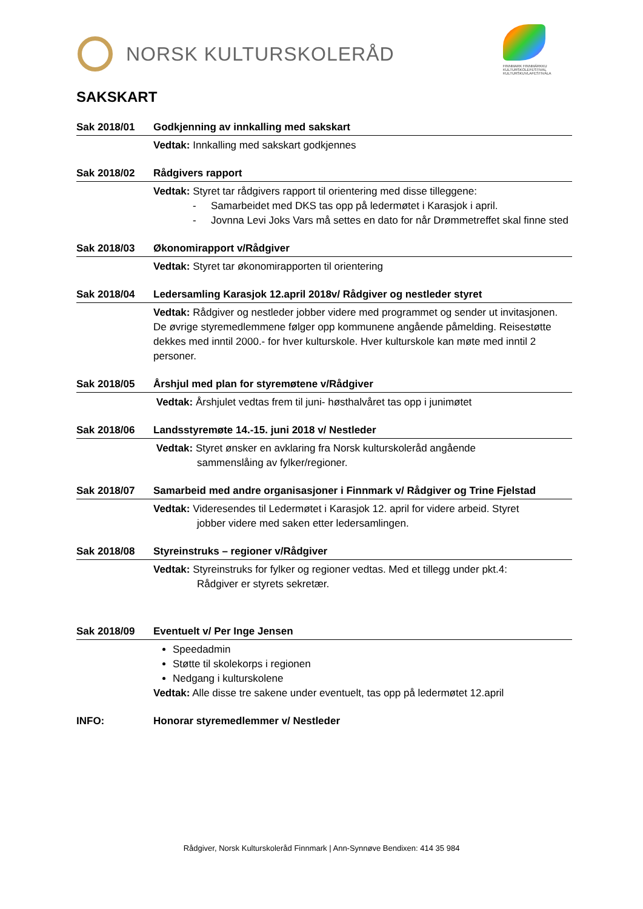NORSK KULTURSKOLERÅD
FINNMARK FINNMÁRKKU KULTURSKOLEFESTIVAL KULTURSKUVLAFESTIVÁLA
SAKSKART
Sak 2018/01 Godkjenning av innkalling med sakskart
Vedtak: Innkalling med sakskart godkjennes
Sak 2018/02 Rådgivers rapport
Vedtak: Styret tar rådgivers rapport til orientering med disse tilleggene:
- Samarbeidet med DKS tas opp på ledermøtet i Karasjok i april.
- Jovnna Levi Joks Vars må settes en dato for når Drømmetreffet skal finne sted
Sak 2018/03 Økonomirapport v/Rådgiver
Vedtak: Styret tar økonomirapporten til orientering
Sak 2018/04 Ledersamling Karasjok 12.april 2018v/ Rådgiver og nestleder styret
Vedtak: Rådgiver og nestleder jobber videre med programmet og sender ut invitasjonen. De øvrige styremedlemmene følger opp kommunene angående påmelding. Reisestøtte dekkes med inntil 2000.- for hver kulturskole. Hver kulturskole kan møte med inntil 2 personer.
Sak 2018/05 Årshjul med plan for styremøtene v/Rådgiver
Vedtak: Årshjulet vedtas frem til juni- høsthalvåret tas opp i junimøtet
Sak 2018/06 Landsstyremøte 14.-15. juni 2018 v/ Nestleder
Vedtak: Styret ønsker en avklaring fra Norsk kulturskoleråd angående
sammenslåing av fylker/regioner.
Sak 2018/07 Samarbeid med andre organisasjoner i Finnmark v/ Rådgiver og Trine Fjelstad
Vedtak: Videresendes til Ledermøtet i Karasjok 12. april for videre arbeid. Styret
jobber videre med saken etter ledersamlingen.
Sak 2018/08 Styreinstruks – regioner v/Rådgiver
Vedtak: Styreinstruks for fylker og regioner vedtas. Med et tillegg under pkt.4:
Rådgiver er styrets sekretær.
Sak 2018/09 Eventuelt v/ Per Inge Jensen
Speedadmin
Støtte til skolekorps i regionen
Nedgang i kulturskolene
Vedtak: Alle disse tre sakene under eventuelt, tas opp på ledermøtet 12.april
INFO: Honorar styremedlemmer v/ Nestleder
Rådgiver, Norsk Kulturskoleråd Finnmark | Ann-Synnøve Bendixen: 414 35 984